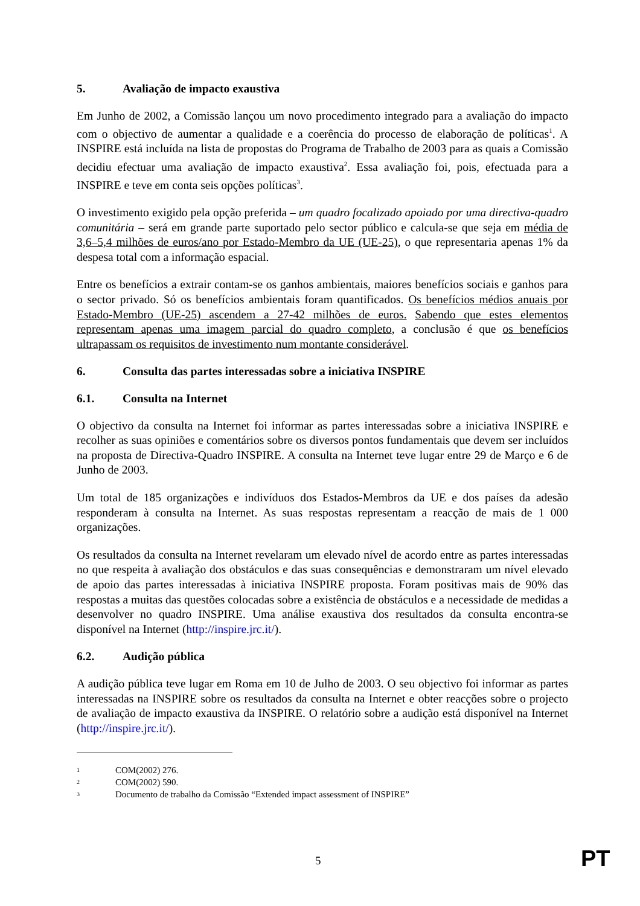5. Avaliação de impacto exaustiva
Em Junho de 2002, a Comissão lançou um novo procedimento integrado para a avaliação do impacto com o objectivo de aumentar a qualidade e a coerência do processo de elaboração de políticas<sup>1</sup>. A INSPIRE está incluída na lista de propostas do Programa de Trabalho de 2003 para as quais a Comissão decidiu efectuar uma avaliação de impacto exaustiva<sup>2</sup>. Essa avaliação foi, pois, efectuada para a INSPIRE e teve em conta seis opções políticas<sup>3</sup>.
O investimento exigido pela opção preferida – um quadro focalizado apoiado por uma directiva-quadro comunitária – será em grande parte suportado pelo sector público e calcula-se que seja em média de 3,6–5,4 milhões de euros/ano por Estado-Membro da UE (UE-25), o que representaria apenas 1% da despesa total com a informação espacial.
Entre os benefícios a extrair contam-se os ganhos ambientais, maiores benefícios sociais e ganhos para o sector privado. Só os benefícios ambientais foram quantificados. Os benefícios médios anuais por Estado-Membro (UE-25) ascendem a 27-42 milhões de euros. Sabendo que estes elementos representam apenas uma imagem parcial do quadro completo, a conclusão é que os benefícios ultrapassam os requisitos de investimento num montante considerável.
6. Consulta das partes interessadas sobre a iniciativa INSPIRE
6.1. Consulta na Internet
O objectivo da consulta na Internet foi informar as partes interessadas sobre a iniciativa INSPIRE e recolher as suas opiniões e comentários sobre os diversos pontos fundamentais que devem ser incluídos na proposta de Directiva-Quadro INSPIRE. A consulta na Internet teve lugar entre 29 de Março e 6 de Junho de 2003.
Um total de 185 organizações e indivíduos dos Estados-Membros da UE e dos países da adesão responderam à consulta na Internet. As suas respostas representam a reacção de mais de 1 000 organizações.
Os resultados da consulta na Internet revelaram um elevado nível de acordo entre as partes interessadas no que respeita à avaliação dos obstáculos e das suas consequências e demonstraram um nível elevado de apoio das partes interessadas à iniciativa INSPIRE proposta. Foram positivas mais de 90% das respostas a muitas das questões colocadas sobre a existência de obstáculos e a necessidade de medidas a desenvolver no quadro INSPIRE. Uma análise exaustiva dos resultados da consulta encontra-se disponível na Internet (http://inspire.jrc.it/).
6.2. Audição pública
A audição pública teve lugar em Roma em 10 de Julho de 2003. O seu objectivo foi informar as partes interessadas na INSPIRE sobre os resultados da consulta na Internet e obter reacções sobre o projecto de avaliação de impacto exaustiva da INSPIRE. O relatório sobre a audição está disponível na Internet (http://inspire.jrc.it/).
1 COM(2002) 276.
2 COM(2002) 590.
3 Documento de trabalho da Comissão “Extended impact assessment of INSPIRE”
5 PT